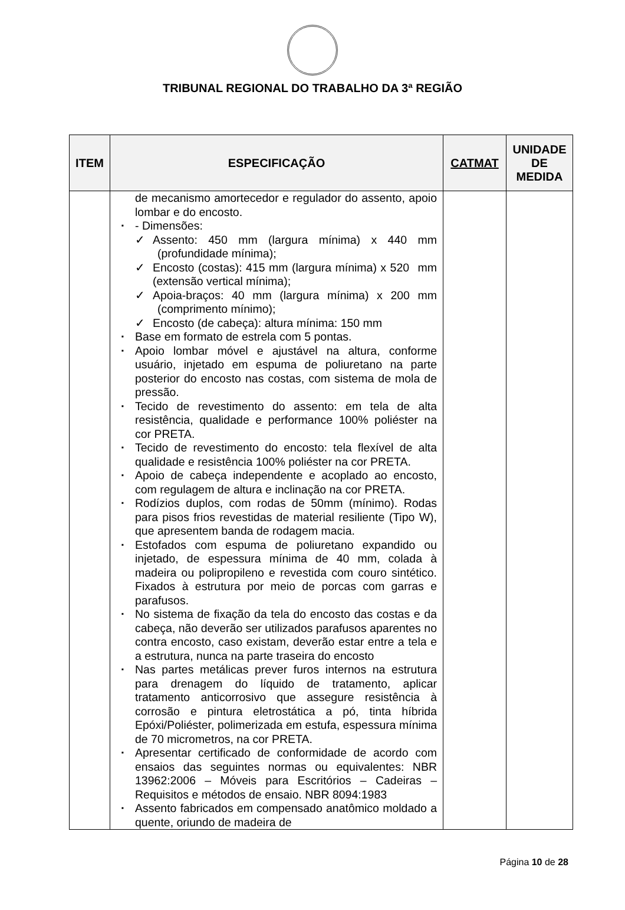TRIBUNAL REGIONAL DO TRABALHO DA 3ª REGIÃO
| ITEM | ESPECIFICAÇÃO | CATMAT | UNIDADE DE MEDIDA |
| --- | --- | --- | --- |
| | de mecanismo amortecedor e regulador do assento, apoio lombar e do encosto. ▪ - Dimensões: ✓ Assento: 450 mm (largura mínima) x 440 mm (profundidade mínima); ✓ Encosto (costas): 415 mm (largura mínima) x 520 mm (extensão vertical mínima); ✓ Apoia-braços: 40 mm (largura mínima) x 200 mm (comprimento mínimo); ✓ Encosto (de cabeça): altura mínima: 150 mm ▪ Base em formato de estrela com 5 pontas. ▪ Apoio lombar móvel e ajustável na altura, conforme usuário, injetado em espuma de poliuretano na parte posterior do encosto nas costas, com sistema de mola de pressão. ▪ Tecido de revestimento do assento: em tela de alta resistência, qualidade e performance 100% poliéster na cor PRETA. ▪ Tecido de revestimento do encosto: tela flexível de alta qualidade e resistência 100% poliéster na cor PRETA. ▪ Apoio de cabeça independente e acoplado ao encosto, com regulagem de altura e inclinação na cor PRETA. ▪ Rodízios duplos, com rodas de 50mm (mínimo). Rodas para pisos frios revestidas de material resiliente (Tipo W), que apresentem banda de rodagem macia. ▪ Estofados com espuma de poliuretano expandido ou injetado, de espessura mínima de 40 mm, colada à madeira ou polipropileno e revestida com couro sintético. Fixados à estrutura por meio de porcas com garras e parafusos. ▪ No sistema de fixação da tela do encosto das costas e da cabeça, não deverão ser utilizados parafusos aparentes no contra encosto, caso existam, deverão estar entre a tela e a estrutura, nunca na parte traseira do encosto ▪ Nas partes metálicas prever furos internos na estrutura para drenagem do líquido de tratamento, aplicar tratamento anticorrosivo que assegure resistência à corrosão e pintura eletrostática a pó, tinta híbrida Epóxi/Poliéster, polimerizada em estufa, espessura mínima de 70 micrometros, na cor PRETA. ▪ Apresentar certificado de conformidade de acordo com ensaios das seguintes normas ou equivalentes: NBR 13962:2006 – Móveis para Escritórios – Cadeiras – Requisitos e métodos de ensaio. NBR 8094:1983 ▪ Assento fabricados em compensado anatômico moldado a quente, oriundo de madeira de | | |
Página 10 de 28